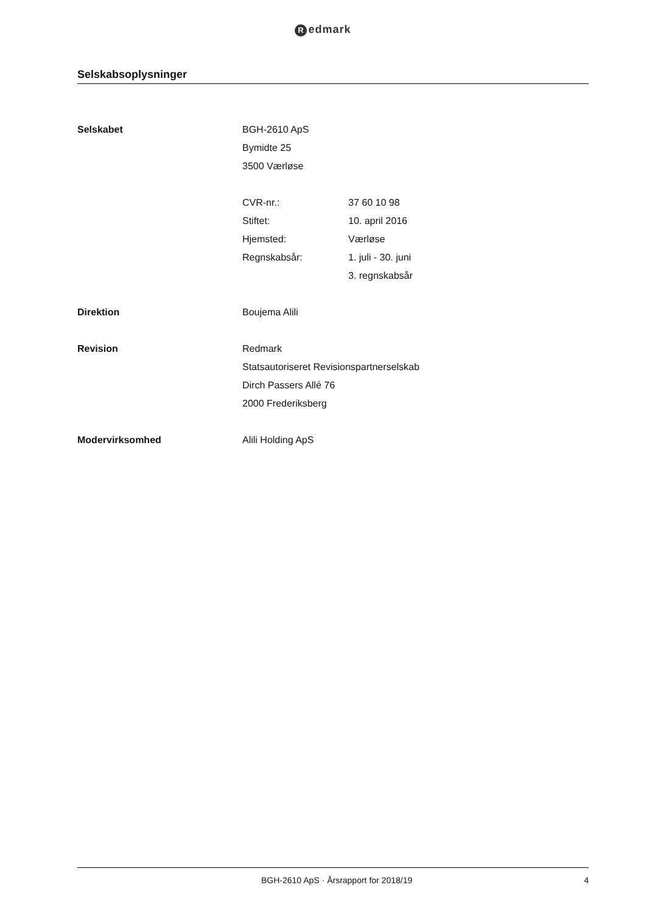Redmark
Selskabsoplysninger
Selskabet BGH-2610 ApS
Bymidte 25
3500 Værløse
CVR-nr.: 37 60 10 98
Stiftet: 10. april 2016
Hjemsted: Værløse
Regnskabsår: 1. juli - 30. juni
3. regnskabsår
Direktion Boujema Alili
Revision Redmark
Statsautoriseret Revisionspartnerselskab
Dirch Passers Allé 76
2000 Frederiksberg
Modervirksomhed Alili Holding ApS
BGH-2610 ApS · Årsrapport for 2018/19 4